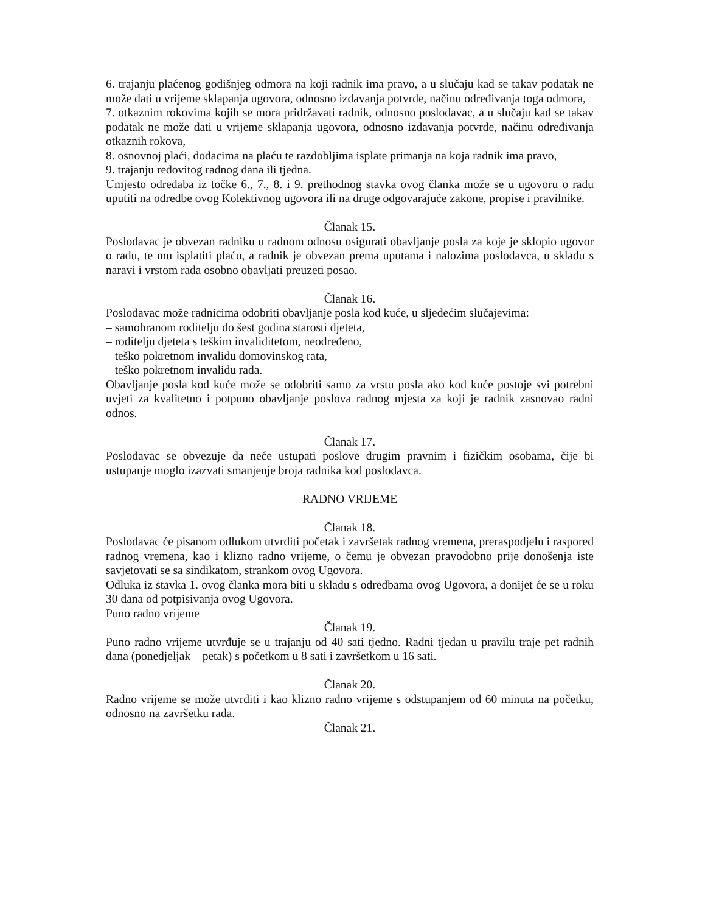6. trajanju plaćenog godišnjeg odmora na koji radnik ima pravo, a u slučaju kad se takav podatak ne može dati u vrijeme sklapanja ugovora, odnosno izdavanja potvrde, načinu određivanja toga odmora,
7. otkaznim rokovima kojih se mora pridržavati radnik, odnosno poslodavac, a u slučaju kad se takav podatak ne može dati u vrijeme sklapanja ugovora, odnosno izdavanja potvrde, načinu određivanja otkaznih rokova,
8. osnovnoj plaći, dodacima na plaću te razdobljima isplate primanja na koja radnik ima pravo,
9. trajanju redovitog radnog dana ili tjedna.
Umjesto odredaba iz točke 6., 7., 8. i 9. prethodnog stavka ovog članka može se u ugovoru o radu uputiti na odredbe ovog Kolektivnog ugovora ili na druge odgovarajuće zakone, propise i pravilnike.
Članak 15.
Poslodavac je obvezan radniku u radnom odnosu osigurati obavljanje posla za koje je sklopio ugovor o radu, te mu isplatiti plaću, a radnik je obvezan prema uputama i nalozima poslodavca, u skladu s naravi i vrstom rada osobno obavljati preuzeti posao.
Članak 16.
Poslodavac može radnicima odobriti obavljanje posla kod kuće, u sljedećim slučajevima:
– samohranom roditelju do šest godina starosti djeteta,
– roditelju djeteta s teškim invaliditetom, neodređeno,
– teško pokretnom invalidu domovinskog rata,
– teško pokretnom invalidu rada.
Obavljanje posla kod kuće može se odobriti samo za vrstu posla ako kod kuće postoje svi potrebni uvjeti za kvalitetno i potpuno obavljanje poslova radnog mjesta za koji je radnik zasnovao radni odnos.
Članak 17.
Poslodavac se obvezuje da neće ustupati poslove drugim pravnim i fizičkim osobama, čije bi ustupanje moglo izazvati smanjenje broja radnika kod poslodavca.
RADNO VRIJEME
Članak 18.
Poslodavac će pisanom odlukom utvrditi početak i završetak radnog vremena, preraspodjelu i raspored radnog vremena, kao i klizno radno vrijeme, o čemu je obvezan pravodobno prije donošenja iste savjetovati se sa sindikatom, strankom ovog Ugovora.
Odluka iz stavka 1. ovog članka mora biti u skladu s odredbama ovog Ugovora, a donijet će se u roku 30 dana od potpisivanja ovog Ugovora.
Puno radno vrijeme
Članak 19.
Puno radno vrijeme utvrđuje se u trajanju od 40 sati tjedno. Radni tjedan u pravilu traje pet radnih dana (ponedjeljak – petak) s početkom u 8 sati i završetkom u 16 sati.
Članak 20.
Radno vrijeme se može utvrditi i kao klizno radno vrijeme s odstupanjem od 60 minuta na početku, odnosno na završetku rada.
Članak 21.